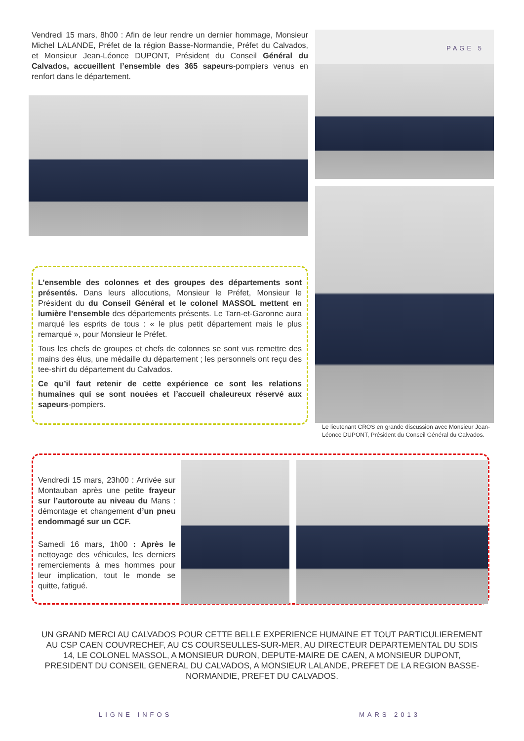Vendredi 15 mars, 8h00 : Afin de leur rendre un dernier hommage, Monsieur Michel LALANDE, Préfet de la région Basse-Normandie, Préfet du Calvados, et Monsieur Jean-Léonce DUPONT, Président du Conseil Général du Calvados, accueillent l’ensemble des 365 sapeurs-pompiers venus en renfort dans le département.
L’ensemble des colonnes et des groupes des départements sont présentés. Dans leurs allocutions, Monsieur le Préfet, Monsieur le Président du du Conseil Général et le colonel MASSOL mettent en lumière l’ensemble des départements présents. Le Tarn-et-Garonne aura marqué les esprits de tous : « le plus petit département mais le plus remarqué », pour Monsieur le Préfet.
Tous les chefs de groupes et chefs de colonnes se sont vus remettre des mains des élus, une médaille du département ; les personnels ont reçu des tee-shirt du département du Calvados.
Ce qu’il faut retenir de cette expérience ce sont les relations humaines qui se sont nouées et l’accueil chaleureux réservé aux sapeurs-pompiers.
PAGE 5
Le lieutenant CROS en grande discussion avec Monsieur Jean-Léonce DUPONT, Président du Conseil Général du Calvados.
Vendredi 15 mars, 23h00 : Arrivée sur Montauban après une petite frayeur sur l’autoroute au niveau du Mans : démontage et changement d’un pneu endommagé sur un CCF.
Samedi 16 mars, 1h00 : Après le nettoyage des véhicules, les derniers remerciements à mes hommes pour leur implication, tout le monde se quitte, fatigué.
UN GRAND MERCI AU CALVADOS POUR CETTE BELLE EXPERIENCE HUMAINE ET TOUT PARTICULIEREMENT AU CSP CAEN COUVRECHEF, AU CS COURSEULLES-SUR-MER, AU DIRECTEUR DEPARTEMENTAL DU SDIS 14, LE COLONEL MASSOL, A MONSIEUR DURON, DEPUTE-MAIRE DE CAEN, A MONSIEUR DUPONT, PRESIDENT DU CONSEIL GENERAL DU CALVADOS, A MONSIEUR LALANDE, PREFET DE LA REGION BASSE-NORMANDIE, PREFET DU CALVADOS.
LIGNE INFOS MARS 2013